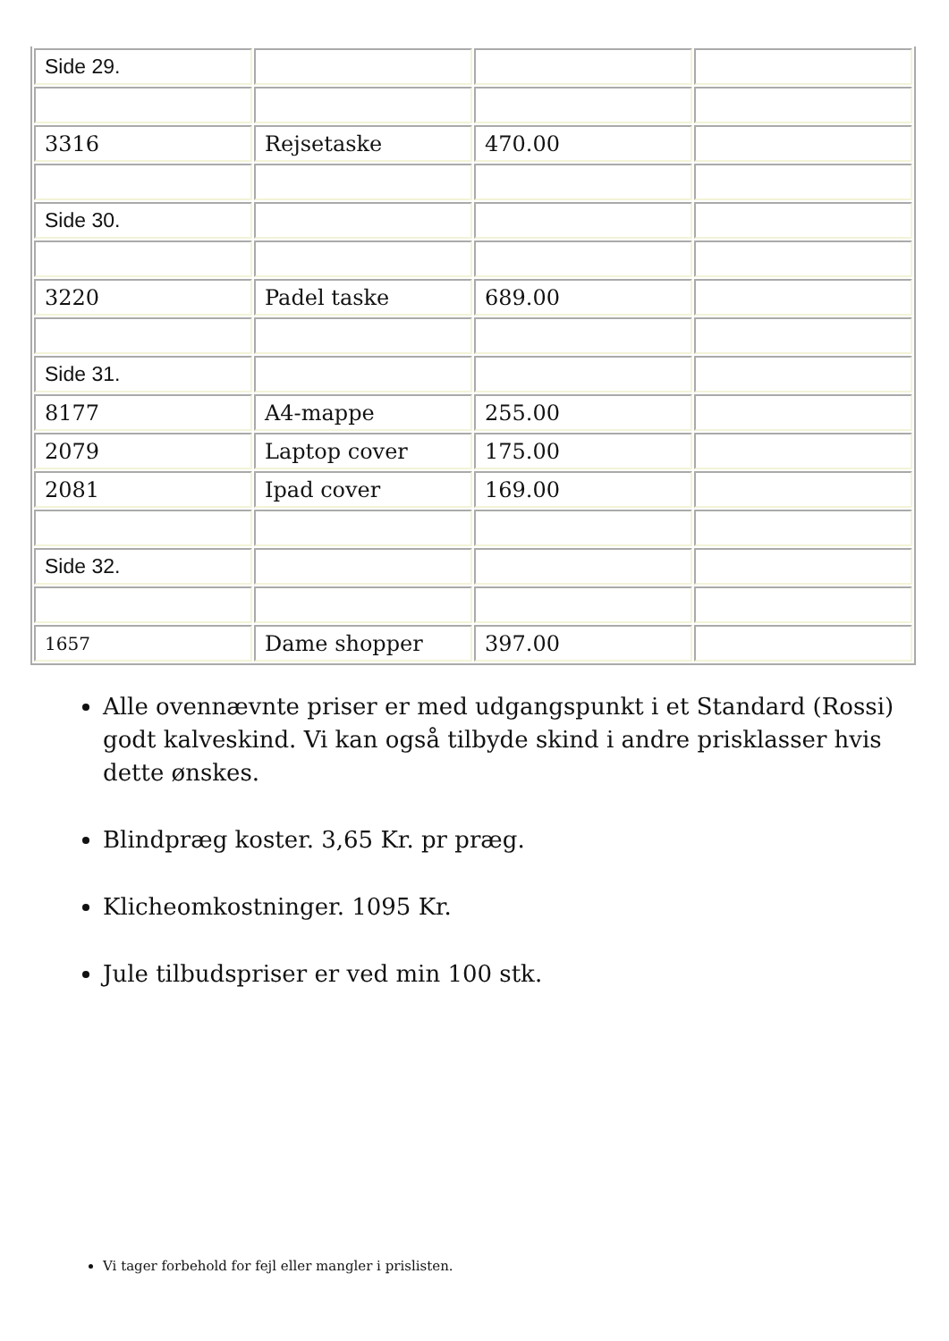| Side 29. | | | |
| 3316 | Rejsetaske | 470.00 | |
| Side 30. | | | |
| 3220 | Padel taske | 689.00 | |
| Side 31. | | | |
| 8177 | A4-mappe | 255.00 | |
| 2079 | Laptop cover | 175.00 | |
| 2081 | Ipad cover | 169.00 | |
| Side 32. | | | |
| 1657 | Dame shopper | 397.00 | |
Alle ovennævnte priser er med udgangspunkt i et Standard (Rossi) godt kalveskind. Vi kan også tilbyde skind i andre prisklasser hvis dette ønskes.
Blindpræg koster. 3,65 Kr. pr præg.
Klicheomkostninger. 1095 Kr.
Jule tilbudspriser er ved min 100 stk.
Vi tager forbehold for fejl eller mangler i prislisten.